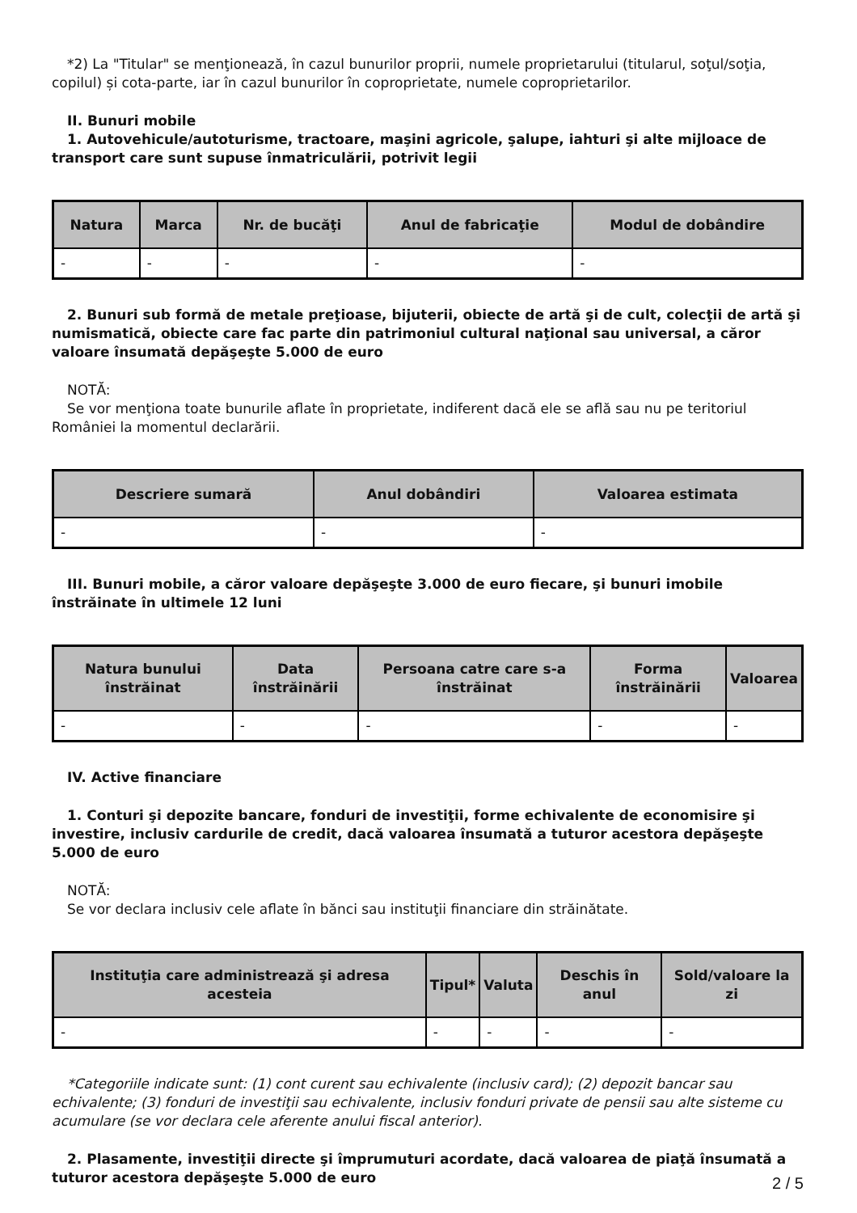*2) La "Titular" se menţionează, în cazul bunurilor proprii, numele proprietarului (titularul, soţul/soţia, copilul) și cota-parte, iar în cazul bunurilor în coproprietate, numele coproprietarilor.
II. Bunuri mobile
1. Autovehicule/autoturisme, tractoare, maşini agricole, şalupe, iahturi şi alte mijloace de transport care sunt supuse înmatriculării, potrivit legii
| Natura | Marca | Nr. de bucăţi | Anul de fabricaţie | Modul de dobândire |
| --- | --- | --- | --- | --- |
| - | - | - | - | - |
2. Bunuri sub formă de metale preţioase, bijuterii, obiecte de artă şi de cult, colecţii de artă şi numismatică, obiecte care fac parte din patrimoniul cultural naţional sau universal, a căror valoare însumată depăşeşte 5.000 de euro
NOTĂ:
Se vor menţiona toate bunurile aflate în proprietate, indiferent dacă ele se află sau nu pe teritoriul României la momentul declarării.
| Descriere sumară | Anul dobândiri | Valoarea estimata |
| --- | --- | --- |
| - | - | - |
III. Bunuri mobile, a căror valoare depăşeşte 3.000 de euro fiecare, şi bunuri imobile înstrăinate în ultimele 12 luni
| Natura bunului înstrăinat | Data înstrăinării | Persoana catre care s-a înstrăinat | Forma înstrăinării | Valoarea |
| --- | --- | --- | --- | --- |
| - | - | - | - | - |
IV. Active financiare
1. Conturi şi depozite bancare, fonduri de investiţii, forme echivalente de economisire şi investire, inclusiv cardurile de credit, dacă valoarea însumată a tuturor acestora depăşeşte 5.000 de euro
NOTĂ:
Se vor declara inclusiv cele aflate în bănci sau instituţii financiare din străinătate.
| Instituţia care administrează şi adresa acesteia | Tipul* | Valuta | Deschis în anul | Sold/valoare la zi |
| --- | --- | --- | --- | --- |
| - | - | - | - | - |
*Categoriile indicate sunt: (1) cont curent sau echivalente (inclusiv card); (2) depozit bancar sau echivalente; (3) fonduri de investiţii sau echivalente, inclusiv fonduri private de pensii sau alte sisteme cu acumulare (se vor declara cele aferente anului fiscal anterior).
2. Plasamente, investiţii directe şi împrumuturi acordate, dacă valoarea de piaţă însumată a tuturor acestora depăşeşte 5.000 de euro
2 / 5